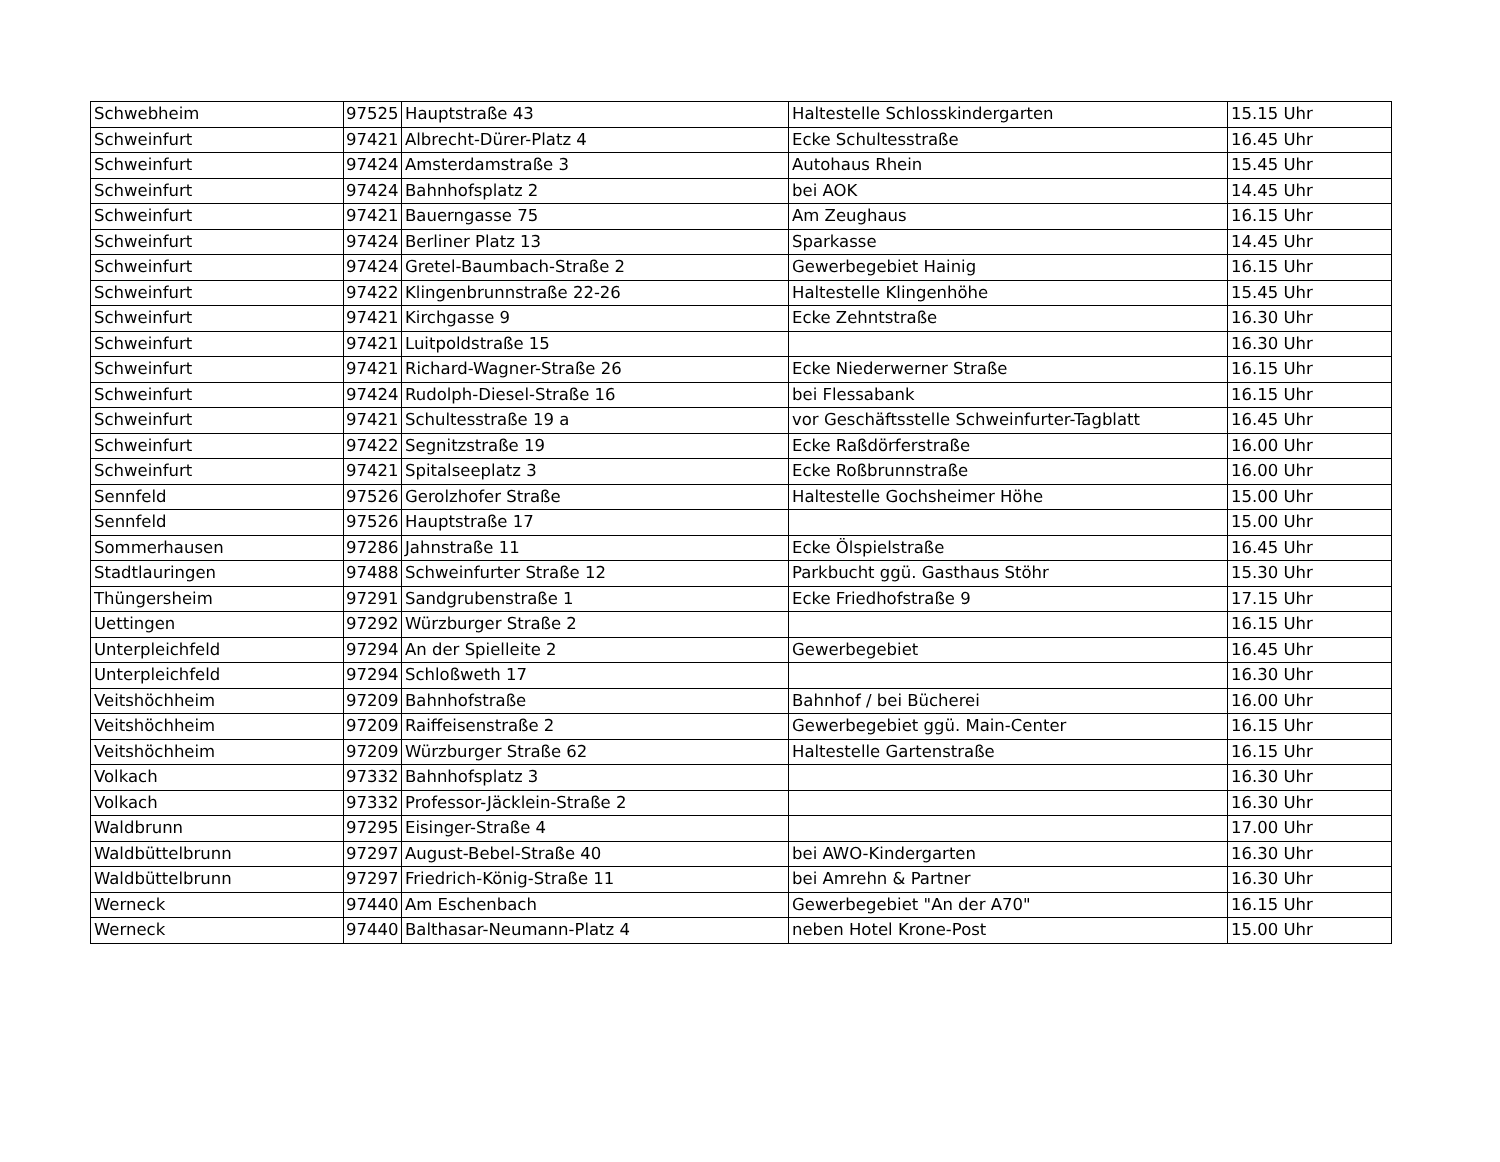| Schwebheim | 97525 | Hauptstraße 43 | Haltestelle Schlosskindergarten | 15.15 Uhr |
| Schweinfurt | 97421 | Albrecht-Dürer-Platz 4 | Ecke Schultesstraße | 16.45 Uhr |
| Schweinfurt | 97424 | Amsterdamstraße 3 | Autohaus Rhein | 15.45 Uhr |
| Schweinfurt | 97424 | Bahnhofsplatz 2 | bei AOK | 14.45 Uhr |
| Schweinfurt | 97421 | Bauerngasse 75 | Am Zeughaus | 16.15 Uhr |
| Schweinfurt | 97424 | Berliner Platz 13 | Sparkasse | 14.45 Uhr |
| Schweinfurt | 97424 | Gretel-Baumbach-Straße 2 | Gewerbegebiet Hainig | 16.15 Uhr |
| Schweinfurt | 97422 | Klingenbrunnstraße 22-26 | Haltestelle Klingenhöhe | 15.45 Uhr |
| Schweinfurt | 97421 | Kirchgasse 9 | Ecke Zehntstraße | 16.30 Uhr |
| Schweinfurt | 97421 | Luitpoldstraße 15 | | 16.30 Uhr |
| Schweinfurt | 97421 | Richard-Wagner-Straße 26 | Ecke Niederwerner Straße | 16.15 Uhr |
| Schweinfurt | 97424 | Rudolph-Diesel-Straße 16 | bei Flessabank | 16.15 Uhr |
| Schweinfurt | 97421 | Schultesstraße 19 a | vor Geschäftsstelle Schweinfurter-Tagblatt | 16.45 Uhr |
| Schweinfurt | 97422 | Segnitzstraße 19 | Ecke Raßdörferstraße | 16.00 Uhr |
| Schweinfurt | 97421 | Spitalseeplatz 3 | Ecke Roßbrunnstraße | 16.00 Uhr |
| Sennfeld | 97526 | Gerolzhofer Straße | Haltestelle Gochsheimer Höhe | 15.00 Uhr |
| Sennfeld | 97526 | Hauptstraße 17 | | 15.00 Uhr |
| Sommerhausen | 97286 | Jahnstraße 11 | Ecke Ölspielstraße | 16.45 Uhr |
| Stadtlauringen | 97488 | Schweinfurter Straße 12 | Parkbucht ggü. Gasthaus Stöhr | 15.30 Uhr |
| Thüngersheim | 97291 | Sandgrubenstraße 1 | Ecke Friedhofstraße 9 | 17.15 Uhr |
| Uettingen | 97292 | Würzburger Straße 2 | | 16.15 Uhr |
| Unterpleichfeld | 97294 | An der Spielleite 2 | Gewerbegebiet | 16.45 Uhr |
| Unterpleichfeld | 97294 | Schloßweth 17 | | 16.30 Uhr |
| Veitshöchheim | 97209 | Bahnhofstraße | Bahnhof / bei Bücherei | 16.00 Uhr |
| Veitshöchheim | 97209 | Raiffeisenstraße 2 | Gewerbegebiet ggü. Main-Center | 16.15 Uhr |
| Veitshöchheim | 97209 | Würzburger Straße 62 | Haltestelle Gartenstraße | 16.15 Uhr |
| Volkach | 97332 | Bahnhofsplatz 3 | | 16.30 Uhr |
| Volkach | 97332 | Professor-Jäcklein-Straße 2 | | 16.30 Uhr |
| Waldbrunn | 97295 | Eisinger-Straße 4 | | 17.00 Uhr |
| Waldbüttelbrunn | 97297 | August-Bebel-Straße 40 | bei AWO-Kindergarten | 16.30 Uhr |
| Waldbüttelbrunn | 97297 | Friedrich-König-Straße 11 | bei Amrehn & Partner | 16.30 Uhr |
| Werneck | 97440 | Am Eschenbach | Gewerbegebiet "An der A70" | 16.15 Uhr |
| Werneck | 97440 | Balthasar-Neumann-Platz 4 | neben Hotel Krone-Post | 15.00 Uhr |